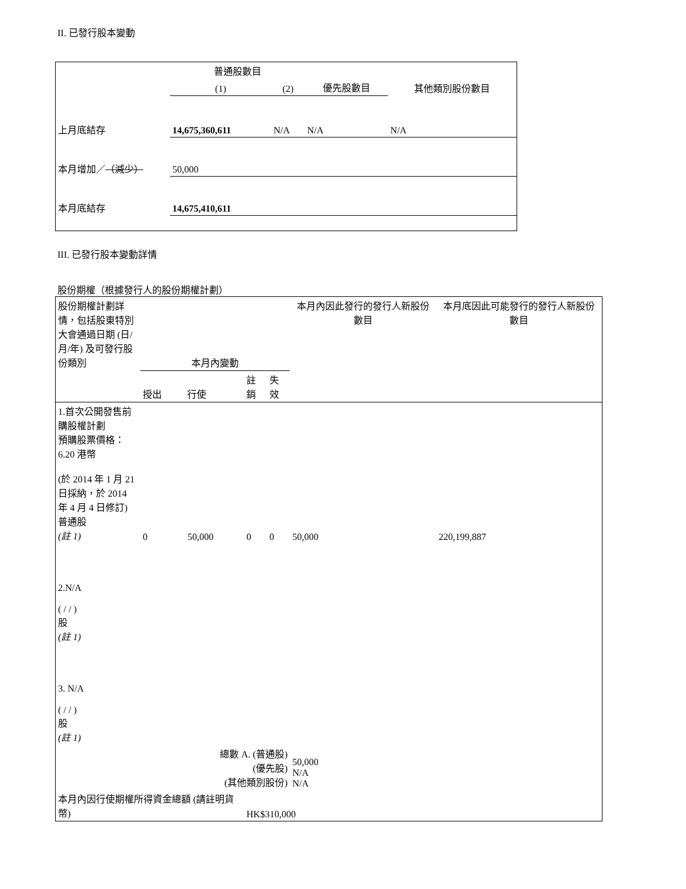II. 已發行股本變動
| | 普通股數目 | | | 其他類別股份數目 |
| --- | --- | --- | --- | --- |
| | (1) | (2) | 優先股數目 | |
| 上月底結存 | 14,675,360,611 | N/A | N/A | N/A |
| 本月增加／ （減少） | 50,000 | | | |
| 本月底結存 | 14,675,410,611 | | | |
III. 已發行股本變動詳情
股份期權（根據發行人的股份期權計劃）
| 股份期權計劃詳情，包括股東特別大會通過日期 (日/月/年) 及可發行股份類別 | 本月內變動 | | | | 本月內因此發行的發行人新股份數目 | 本月底因此可能發行的發行人新股份數目 |
| --- | --- | --- | --- | --- | --- | --- |
| | 授出 | 行使 | 註銷 | 失效 | | |
| 1.首次公開發售前購股權計劃 預購股票價格：6.20 港幣 (於 2014 年 1 月 21 日採納，於 2014 年 4 月 4 日修訂) 普通股 (註 1) | 0 | 50,000 | 0 | 0 | 50,000 | 220,199,887 |
| 2.N/A ( / / ) 股 (註 1) | | | | | | |
| 3. N/A ( / / ) 股 (註 1) | | | | | | |
| 總數 A. (普通股) (優先股) (其他類別股份) | | | | | 50,000 N/A N/A | |
| 本月內因行使期權所得資金總額 (請註明貨幣) | | | HK$310,000 | | | |